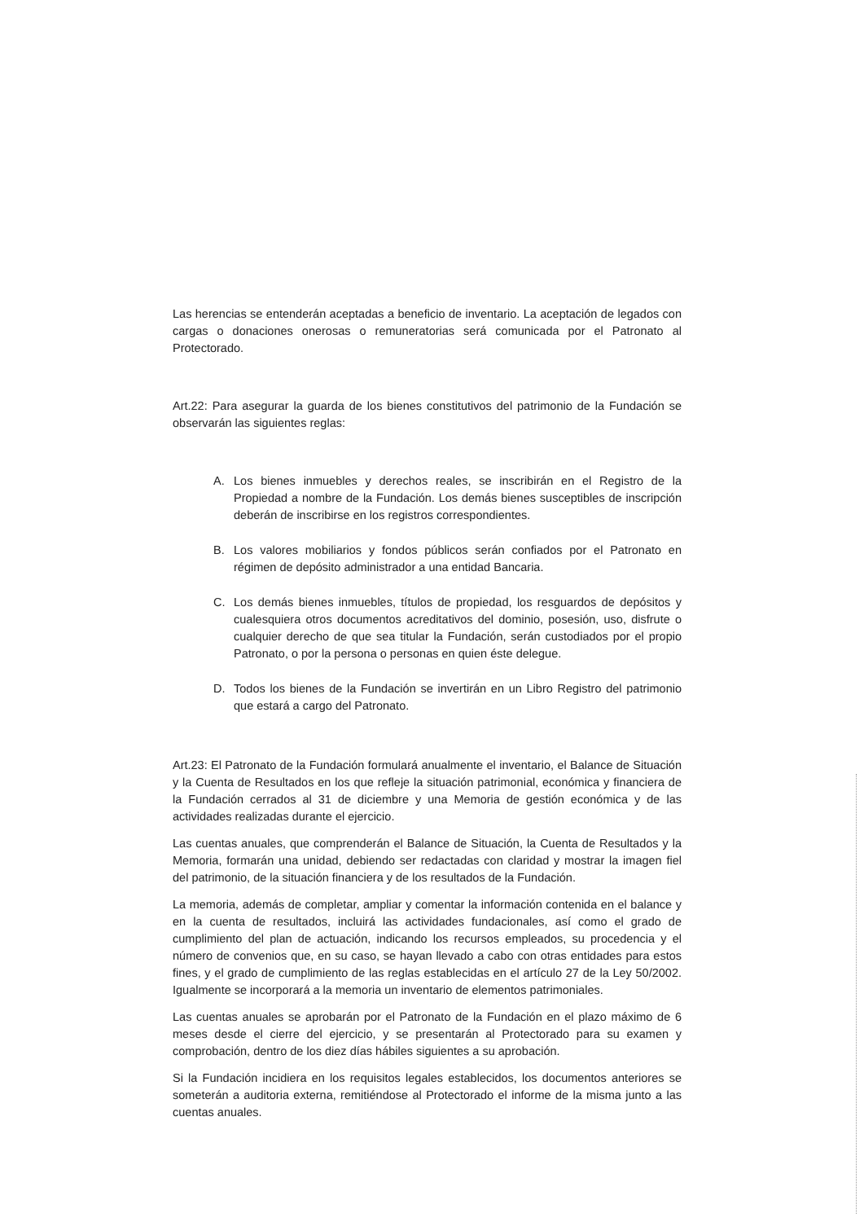Las herencias se entenderán aceptadas a beneficio de inventario. La aceptación de legados con cargas o donaciones onerosas o remuneratorias será comunicada por el Patronato al Protectorado.
Art.22: Para asegurar la guarda de los bienes constitutivos del patrimonio de la Fundación se observarán las siguientes reglas:
A. Los bienes inmuebles y derechos reales, se inscribirán en el Registro de la Propiedad a nombre de la Fundación. Los demás bienes susceptibles de inscripción deberán de inscribirse en los registros correspondientes.
B. Los valores mobiliarios y fondos públicos serán confiados por el Patronato en régimen de depósito administrador a una entidad Bancaria.
C. Los demás bienes inmuebles, títulos de propiedad, los resguardos de depósitos y cualesquiera otros documentos acreditativos del dominio, posesión, uso, disfrute o cualquier derecho de que sea titular la Fundación, serán custodiados por el propio Patronato, o por la persona o personas en quien éste delegue.
D. Todos los bienes de la Fundación se invertirán en un Libro Registro del patrimonio que estará a cargo del Patronato.
Art.23: El Patronato de la Fundación formulará anualmente el inventario, el Balance de Situación y la Cuenta de Resultados en los que refleje la situación patrimonial, económica y financiera de la Fundación cerrados al 31 de diciembre y una Memoria de gestión económica y de las actividades realizadas durante el ejercicio.
Las cuentas anuales, que comprenderán el Balance de Situación, la Cuenta de Resultados y la Memoria, formarán una unidad, debiendo ser redactadas con claridad y mostrar la imagen fiel del patrimonio, de la situación financiera y de los resultados de la Fundación.
La memoria, además de completar, ampliar y comentar la información contenida en el balance y en la cuenta de resultados, incluirá las actividades fundacionales, así como el grado de cumplimiento del plan de actuación, indicando los recursos empleados, su procedencia y el número de convenios que, en su caso, se hayan llevado a cabo con otras entidades para estos fines, y el grado de cumplimiento de las reglas establecidas en el artículo 27 de la Ley 50/2002. Igualmente se incorporará a la memoria un inventario de elementos patrimoniales.
Las cuentas anuales se aprobarán por el Patronato de la Fundación en el plazo máximo de 6 meses desde el cierre del ejercicio, y se presentarán al Protectorado para su examen y comprobación, dentro de los diez días hábiles siguientes a su aprobación.
Si la Fundación incidiera en los requisitos legales establecidos, los documentos anteriores se someterán a auditoria externa, remitiéndose al Protectorado el informe de la misma junto a las cuentas anuales.